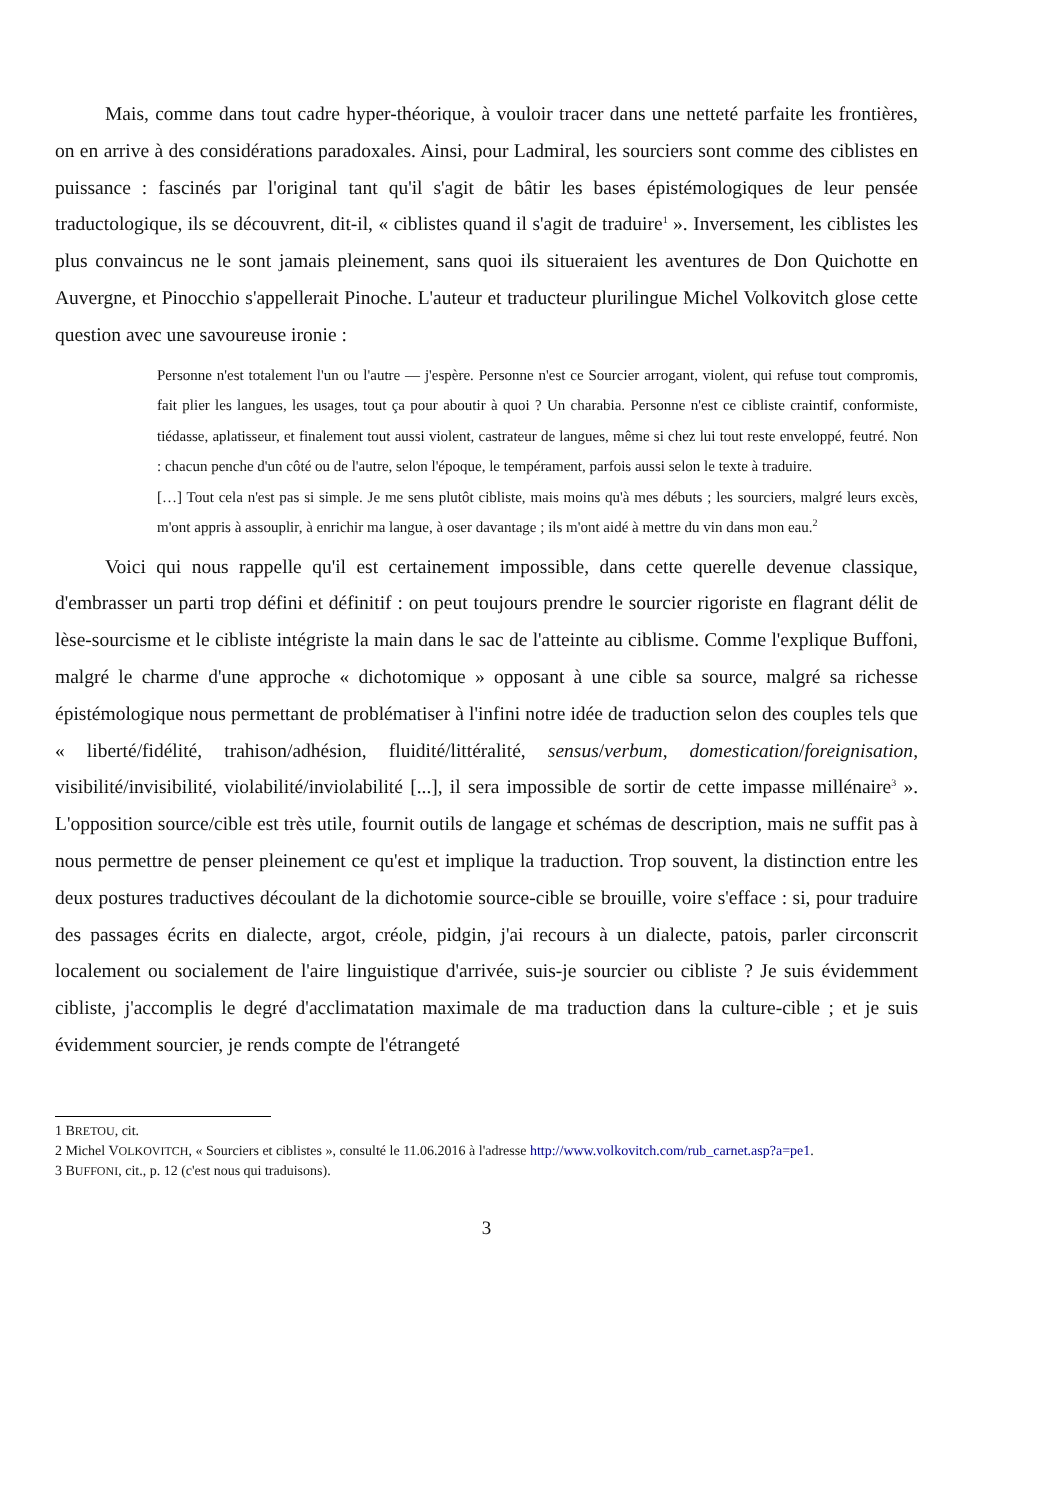Mais, comme dans tout cadre hyper-théorique, à vouloir tracer dans une netteté parfaite les frontières, on en arrive à des considérations paradoxales. Ainsi, pour Ladmiral, les sourciers sont comme des ciblistes en puissance : fascinés par l'original tant qu'il s'agit de bâtir les bases épistémologiques de leur pensée traductologique, ils se découvrent, dit-il, « ciblistes quand il s'agit de traduire<sup>1</sup> ». Inversement, les ciblistes les plus convaincus ne le sont jamais pleinement, sans quoi ils situeraient les aventures de Don Quichotte en Auvergne, et Pinocchio s'appellerait Pinoche. L'auteur et traducteur plurilingue Michel Volkovitch glose cette question avec une savoureuse ironie :
Personne n'est totalement l'un ou l'autre — j'espère. Personne n'est ce Sourcier arrogant, violent, qui refuse tout compromis, fait plier les langues, les usages, tout ça pour aboutir à quoi ? Un charabia. Personne n'est ce cibliste craintif, conformiste, tiédasse, aplatisseur, et finalement tout aussi violent, castrateur de langues, même si chez lui tout reste enveloppé, feutré. Non : chacun penche d'un côté ou de l'autre, selon l'époque, le tempérament, parfois aussi selon le texte à traduire.
[…] Tout cela n'est pas si simple. Je me sens plutôt cibliste, mais moins qu'à mes débuts ; les sourciers, malgré leurs excès, m'ont appris à assouplir, à enrichir ma langue, à oser davantage ; ils m'ont aidé à mettre du vin dans mon eau.<sup>2</sup>
Voici qui nous rappelle qu'il est certainement impossible, dans cette querelle devenue classique, d'embrasser un parti trop défini et définitif : on peut toujours prendre le sourcier rigoriste en flagrant délit de lèse-sourcisme et le cibliste intégriste la main dans le sac de l'atteinte au ciblisme. Comme l'explique Buffoni, malgré le charme d'une approche « dichotomique » opposant à une cible sa source, malgré sa richesse épistémologique nous permettant de problématiser à l'infini notre idée de traduction selon des couples tels que « liberté/fidélité, trahison/adhésion, fluidité/littéralité, sensus/verbum, domestication/foreignisation, visibilité/invisibilité, violabilité/inviolabilité [...], il sera impossible de sortir de cette impasse millénaire<sup>3</sup> ». L'opposition source/cible est très utile, fournit outils de langage et schémas de description, mais ne suffit pas à nous permettre de penser pleinement ce qu'est et implique la traduction. Trop souvent, la distinction entre les deux postures traductives découlant de la dichotomie source-cible se brouille, voire s'efface : si, pour traduire des passages écrits en dialecte, argot, créole, pidgin, j'ai recours à un dialecte, patois, parler circonscrit localement ou socialement de l'aire linguistique d'arrivée, suis-je sourcier ou cibliste ? Je suis évidemment cibliste, j'accomplis le degré d'acclimatation maximale de ma traduction dans la culture-cible ; et je suis évidemment sourcier, je rends compte de l'étrangeté
1 BRETOU, cit.
2 Michel VOLKOVITCH, « Sourciers et ciblistes », consulté le 11.06.2016 à l'adresse http://www.volkovitch.com/rub_carnet.asp?a=pe1.
3 BUFFONI, cit., p. 12 (c'est nous qui traduisons).
3